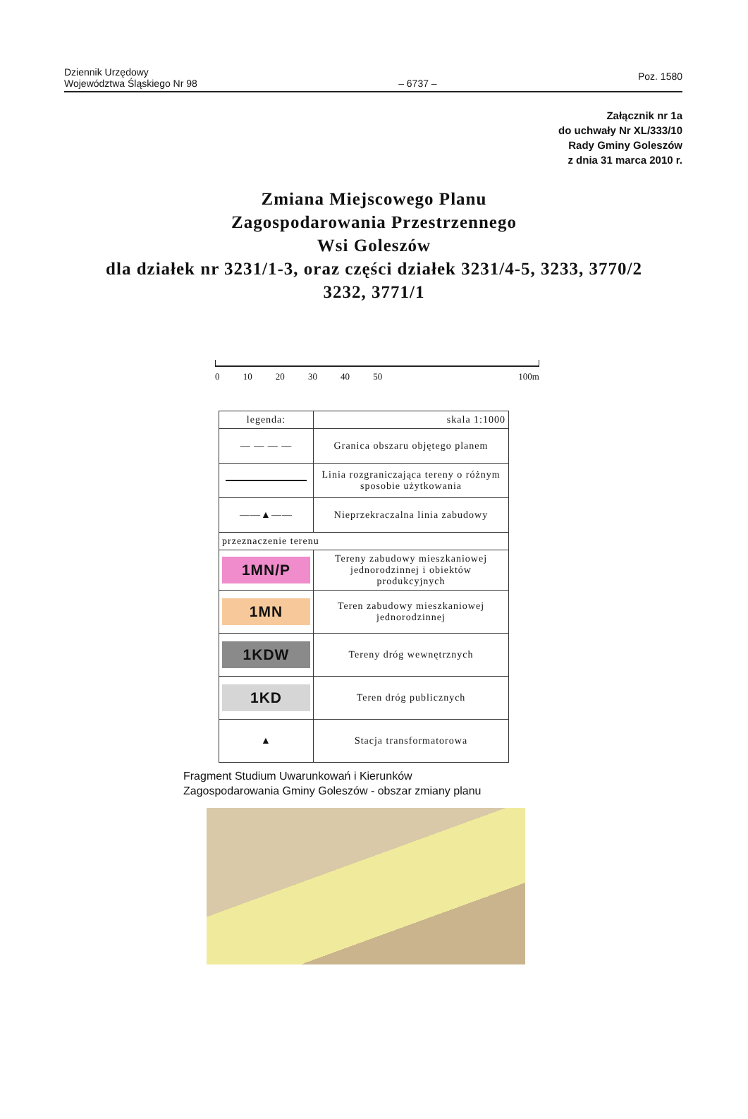Dziennik Urzędowy
Województwa Śląskiego Nr 98
– 6737 –
Poz. 1580
Załącznik nr 1a
do uchwały Nr XL/333/10
Rady Gminy Goleszów
z dnia 31 marca 2010 r.
Zmiana Miejscowego Planu
Zagospodarowania Przestrzennego
Wsi Goleszów
dla działek nr 3231/1-3, oraz części działek 3231/4-5, 3233, 3770/2
3232, 3771/1
0 10 20 30 40 50 100m
| legenda: | skala 1:1000 |
| — — — — | Granica obszaru objętego planem |
| | Linia rozgraniczająca tereny o różnym sposobie użytkowania |
| ——▲—— | Nieprzekraczalna linia zabudowy |
| przeznaczenie terenu | |
| 1MN/P | Tereny zabudowy mieszkaniowej jednorodzinnej i obiektów produkcyjnych |
| 1MN | Teren zabudowy mieszkaniowej jednorodzinnej |
| 1KDW | Tereny dróg wewnętrznych |
| 1KD | Teren dróg publicznych |
| ▲ | Stacja transformatorowa |
Fragment Studium Uwarunkowań i Kierunków
Zagospodarowania Gminy Goleszów - obszar zmiany planu